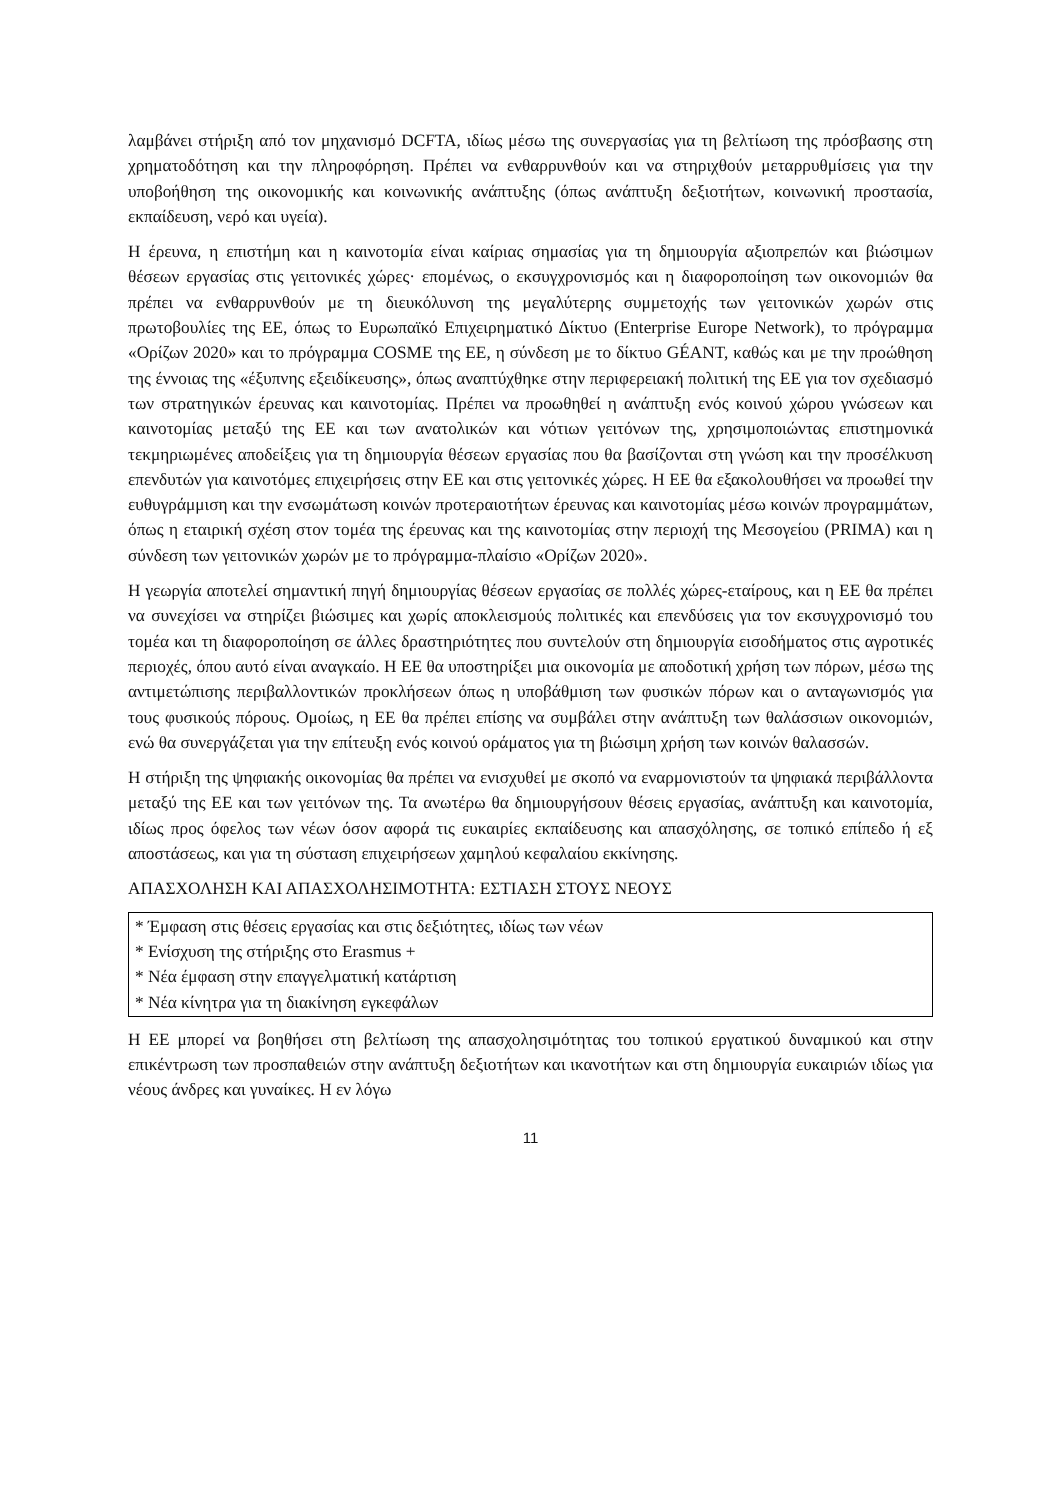λαμβάνει στήριξη από τον μηχανισμό DCFTA, ιδίως μέσω της συνεργασίας για τη βελτίωση της πρόσβασης στη χρηματοδότηση και την πληροφόρηση. Πρέπει να ενθαρρυνθούν και να στηριχθούν μεταρρυθμίσεις για την υποβοήθηση της οικονομικής και κοινωνικής ανάπτυξης (όπως ανάπτυξη δεξιοτήτων, κοινωνική προστασία, εκπαίδευση, νερό και υγεία).
Η έρευνα, η επιστήμη και η καινοτομία είναι καίριας σημασίας για τη δημιουργία αξιοπρεπών και βιώσιμων θέσεων εργασίας στις γειτονικές χώρες· επομένως, ο εκσυγχρονισμός και η διαφοροποίηση των οικονομιών θα πρέπει να ενθαρρυνθούν με τη διευκόλυνση της μεγαλύτερης συμμετοχής των γειτονικών χωρών στις πρωτοβουλίες της ΕΕ, όπως το Ευρωπαϊκό Επιχειρηματικό Δίκτυο (Enterprise Europe Network), το πρόγραμμα «Ορίζων 2020» και το πρόγραμμα COSME της ΕΕ, η σύνδεση με το δίκτυο GÉANT, καθώς και με την προώθηση της έννοιας της «έξυπνης εξειδίκευσης», όπως αναπτύχθηκε στην περιφερειακή πολιτική της ΕΕ για τον σχεδιασμό των στρατηγικών έρευνας και καινοτομίας. Πρέπει να προωθηθεί η ανάπτυξη ενός κοινού χώρου γνώσεων και καινοτομίας μεταξύ της ΕΕ και των ανατολικών και νότιων γειτόνων της, χρησιμοποιώντας επιστημονικά τεκμηριωμένες αποδείξεις για τη δημιουργία θέσεων εργασίας που θα βασίζονται στη γνώση και την προσέλκυση επενδυτών για καινοτόμες επιχειρήσεις στην ΕΕ και στις γειτονικές χώρες. Η ΕΕ θα εξακολουθήσει να προωθεί την ευθυγράμμιση και την ενσωμάτωση κοινών προτεραιοτήτων έρευνας και καινοτομίας μέσω κοινών προγραμμάτων, όπως η εταιρική σχέση στον τομέα της έρευνας και της καινοτομίας στην περιοχή της Μεσογείου (PRIMA) και η σύνδεση των γειτονικών χωρών με το πρόγραμμα-πλαίσιο «Ορίζων 2020».
Η γεωργία αποτελεί σημαντική πηγή δημιουργίας θέσεων εργασίας σε πολλές χώρες-εταίρους, και η ΕΕ θα πρέπει να συνεχίσει να στηρίζει βιώσιμες και χωρίς αποκλεισμούς πολιτικές και επενδύσεις για τον εκσυγχρονισμό του τομέα και τη διαφοροποίηση σε άλλες δραστηριότητες που συντελούν στη δημιουργία εισοδήματος στις αγροτικές περιοχές, όπου αυτό είναι αναγκαίο. Η ΕΕ θα υποστηρίξει μια οικονομία με αποδοτική χρήση των πόρων, μέσω της αντιμετώπισης περιβαλλοντικών προκλήσεων όπως η υποβάθμιση των φυσικών πόρων και ο ανταγωνισμός για τους φυσικούς πόρους. Ομοίως, η ΕΕ θα πρέπει επίσης να συμβάλει στην ανάπτυξη των θαλάσσιων οικονομιών, ενώ θα συνεργάζεται για την επίτευξη ενός κοινού οράματος για τη βιώσιμη χρήση των κοινών θαλασσών.
Η στήριξη της ψηφιακής οικονομίας θα πρέπει να ενισχυθεί με σκοπό να εναρμονιστούν τα ψηφιακά περιβάλλοντα μεταξύ της ΕΕ και των γειτόνων της. Τα ανωτέρω θα δημιουργήσουν θέσεις εργασίας, ανάπτυξη και καινοτομία, ιδίως προς όφελος των νέων όσον αφορά τις ευκαιρίες εκπαίδευσης και απασχόλησης, σε τοπικό επίπεδο ή εξ αποστάσεως, και για τη σύσταση επιχειρήσεων χαμηλού κεφαλαίου εκκίνησης.
ΑΠΑΣΧΟΛΗΣΗ ΚΑΙ ΑΠΑΣΧΟΛΗΣΙΜΟΤΗΤΑ: ΕΣΤΙΑΣΗ ΣΤΟΥΣ ΝΕΟΥΣ
* Έμφαση στις θέσεις εργασίας και στις δεξιότητες, ιδίως των νέων
* Ενίσχυση της στήριξης στο Erasmus +
* Νέα έμφαση στην επαγγελματική κατάρτιση
* Νέα κίνητρα για τη διακίνηση εγκεφάλων
Η ΕΕ μπορεί να βοηθήσει στη βελτίωση της απασχολησιμότητας του τοπικού εργατικού δυναμικού και στην επικέντρωση των προσπαθειών στην ανάπτυξη δεξιοτήτων και ικανοτήτων και στη δημιουργία ευκαιριών ιδίως για νέους άνδρες και γυναίκες. Η εν λόγω
11